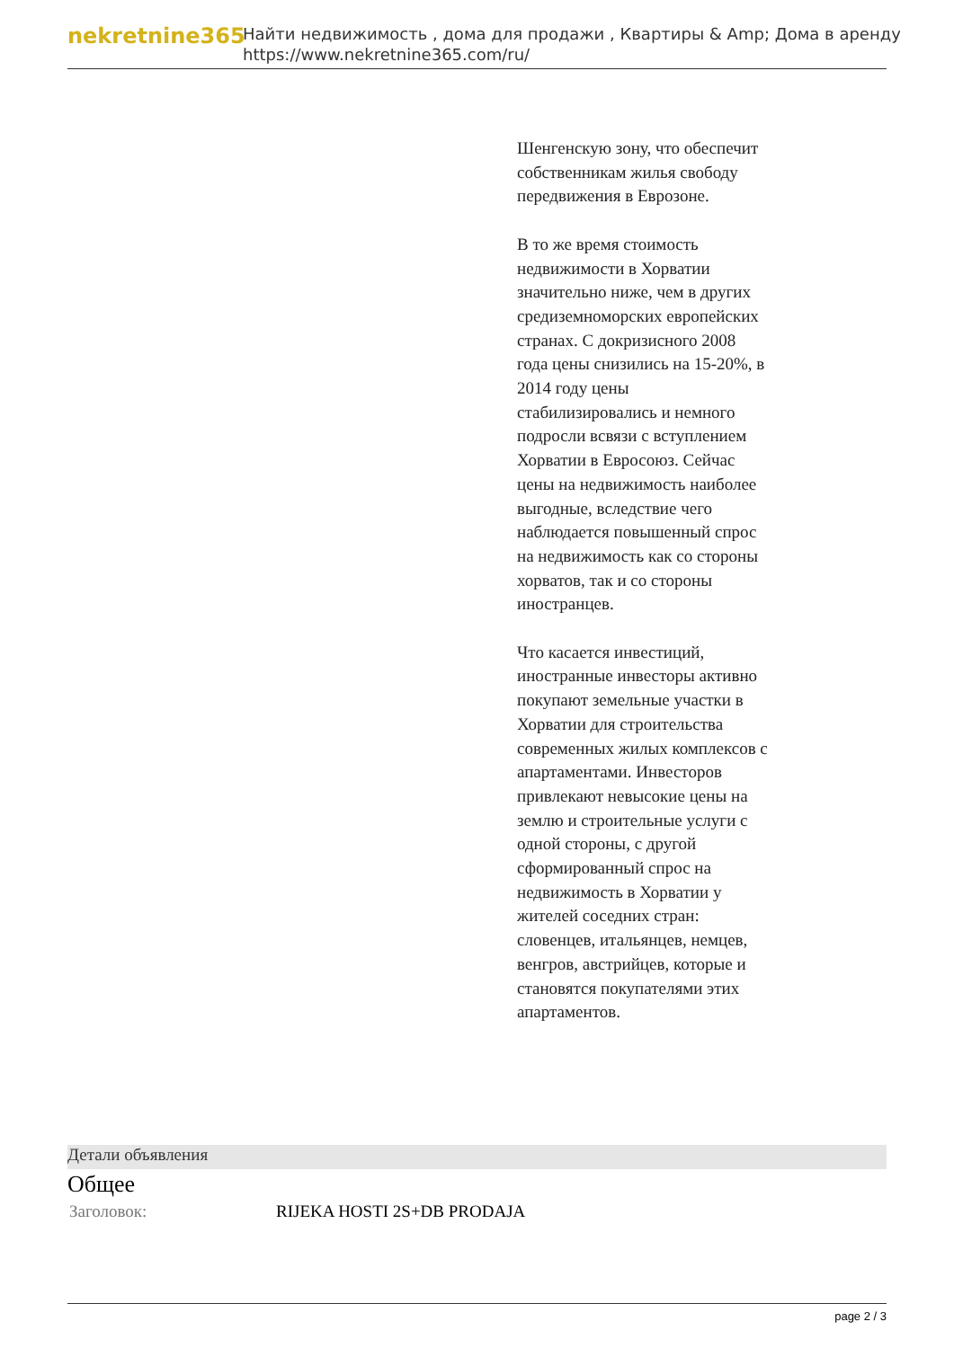nekretnine365
Найти недвижимость , дома для продажи , Квартиры & Amp; Дома в аренду
https://www.nekretnine365.com/ru/
Шенгенскую зону, что обеспечит собственникам жилья свободу передвижения в Еврозоне.
В то же время стоимость недвижимости в Хорватии значительно ниже, чем в других средиземноморских европейских странах. С докризисного 2008 года цены снизились на 15-20%, в 2014 году цены стабилизировались и немного подросли всвязи с вступлением Хорватии в Евросоюз. Сейчас цены на недвижимость наиболее выгодные, вследствие чего наблюдается повышенный спрос на недвижимость как со стороны хорватов, так и со стороны иностранцев.
Что касается инвестиций, иностранные инвесторы активно покупают земельные участки в Хорватии для строительства современных жилых комплексов с апартаментами. Инвесторов привлекают невысокие цены на землю и строительные услуги с одной стороны, с другой сформированный спрос на недвижимость в Хорватии у жителей соседних стран: словенцев, итальянцев, немцев, венгров, австрийцев, которые и становятся покупателями этих апартаментов.
Детали объявления
Общее
| Заголовок: | RIJEKA HOSTI 2S+DB PRODAJA |
page 2 / 3